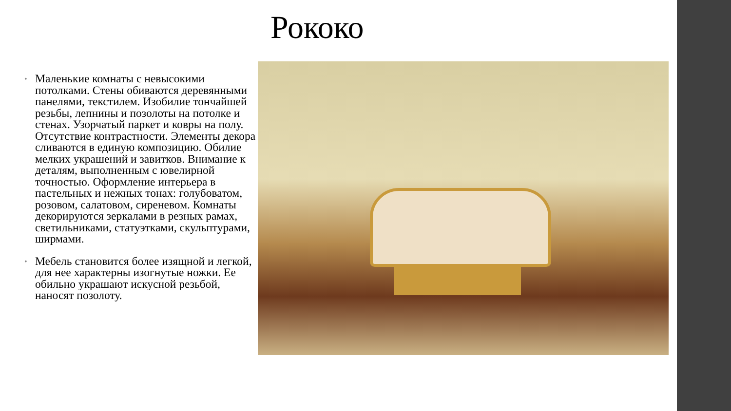Рококо
• Маленькие комнаты с невысокими потолками. Стены обиваются деревянными панелями, текстилем. Изобилие тончайшей резьбы, лепнины и позолоты на потолке и стенах. Узорчатый паркет и ковры на полу. Отсутствие контрастности. Элементы декора сливаются в единую композицию. Обилие мелких украшений и завитков. Внимание к деталям, выполненным с ювелирной точностью. Оформление интерьера в пастельных и нежных тонах: голубоватом, розовом, салатовом, сиреневом. Комнаты декорируются зеркалами в резных рамах, светильниками, статуэтками, скульптурами, ширмами.
• Мебель становится более изящной и легкой, для нее характерны изогнутые ножки. Ее обильно украшают искусной резьбой, наносят позолоту.